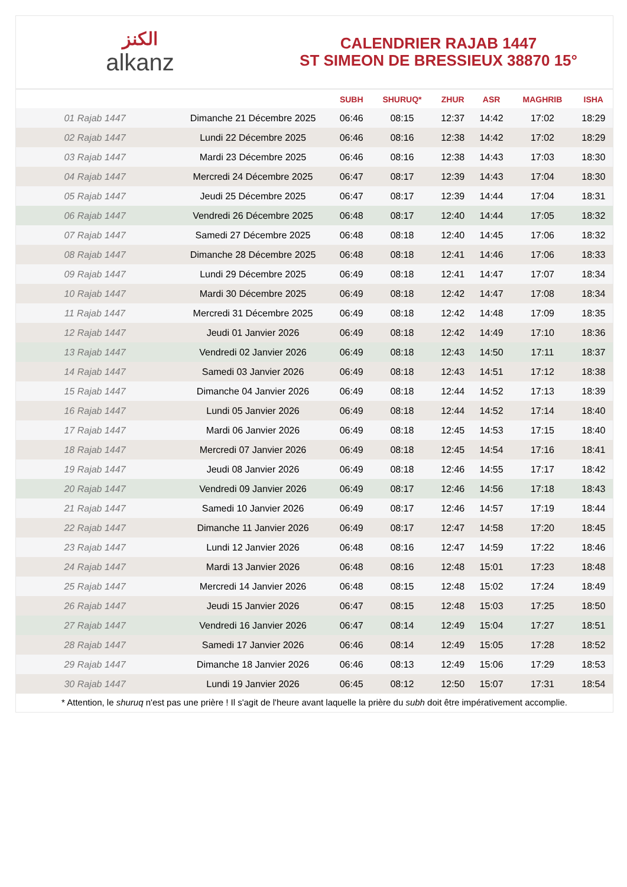الكنز
alkanz
CALENDRIER RAJAB 1447
ST SIMEON DE BRESSIEUX 38870 15°
| | | SUBH | SHURUQ* | ZHUR | ASR | MAGHRIB | ISHA |
| --- | --- | --- | --- | --- | --- | --- | --- |
| 01 Rajab 1447 | Dimanche 21 Décembre 2025 | 06:46 | 08:15 | 12:37 | 14:42 | 17:02 | 18:29 |
| 02 Rajab 1447 | Lundi 22 Décembre 2025 | 06:46 | 08:16 | 12:38 | 14:42 | 17:02 | 18:29 |
| 03 Rajab 1447 | Mardi 23 Décembre 2025 | 06:46 | 08:16 | 12:38 | 14:43 | 17:03 | 18:30 |
| 04 Rajab 1447 | Mercredi 24 Décembre 2025 | 06:47 | 08:17 | 12:39 | 14:43 | 17:04 | 18:30 |
| 05 Rajab 1447 | Jeudi 25 Décembre 2025 | 06:47 | 08:17 | 12:39 | 14:44 | 17:04 | 18:31 |
| 06 Rajab 1447 | Vendredi 26 Décembre 2025 | 06:48 | 08:17 | 12:40 | 14:44 | 17:05 | 18:32 |
| 07 Rajab 1447 | Samedi 27 Décembre 2025 | 06:48 | 08:18 | 12:40 | 14:45 | 17:06 | 18:32 |
| 08 Rajab 1447 | Dimanche 28 Décembre 2025 | 06:48 | 08:18 | 12:41 | 14:46 | 17:06 | 18:33 |
| 09 Rajab 1447 | Lundi 29 Décembre 2025 | 06:49 | 08:18 | 12:41 | 14:47 | 17:07 | 18:34 |
| 10 Rajab 1447 | Mardi 30 Décembre 2025 | 06:49 | 08:18 | 12:42 | 14:47 | 17:08 | 18:34 |
| 11 Rajab 1447 | Mercredi 31 Décembre 2025 | 06:49 | 08:18 | 12:42 | 14:48 | 17:09 | 18:35 |
| 12 Rajab 1447 | Jeudi 01 Janvier 2026 | 06:49 | 08:18 | 12:42 | 14:49 | 17:10 | 18:36 |
| 13 Rajab 1447 | Vendredi 02 Janvier 2026 | 06:49 | 08:18 | 12:43 | 14:50 | 17:11 | 18:37 |
| 14 Rajab 1447 | Samedi 03 Janvier 2026 | 06:49 | 08:18 | 12:43 | 14:51 | 17:12 | 18:38 |
| 15 Rajab 1447 | Dimanche 04 Janvier 2026 | 06:49 | 08:18 | 12:44 | 14:52 | 17:13 | 18:39 |
| 16 Rajab 1447 | Lundi 05 Janvier 2026 | 06:49 | 08:18 | 12:44 | 14:52 | 17:14 | 18:40 |
| 17 Rajab 1447 | Mardi 06 Janvier 2026 | 06:49 | 08:18 | 12:45 | 14:53 | 17:15 | 18:40 |
| 18 Rajab 1447 | Mercredi 07 Janvier 2026 | 06:49 | 08:18 | 12:45 | 14:54 | 17:16 | 18:41 |
| 19 Rajab 1447 | Jeudi 08 Janvier 2026 | 06:49 | 08:18 | 12:46 | 14:55 | 17:17 | 18:42 |
| 20 Rajab 1447 | Vendredi 09 Janvier 2026 | 06:49 | 08:17 | 12:46 | 14:56 | 17:18 | 18:43 |
| 21 Rajab 1447 | Samedi 10 Janvier 2026 | 06:49 | 08:17 | 12:46 | 14:57 | 17:19 | 18:44 |
| 22 Rajab 1447 | Dimanche 11 Janvier 2026 | 06:49 | 08:17 | 12:47 | 14:58 | 17:20 | 18:45 |
| 23 Rajab 1447 | Lundi 12 Janvier 2026 | 06:48 | 08:16 | 12:47 | 14:59 | 17:22 | 18:46 |
| 24 Rajab 1447 | Mardi 13 Janvier 2026 | 06:48 | 08:16 | 12:48 | 15:01 | 17:23 | 18:48 |
| 25 Rajab 1447 | Mercredi 14 Janvier 2026 | 06:48 | 08:15 | 12:48 | 15:02 | 17:24 | 18:49 |
| 26 Rajab 1447 | Jeudi 15 Janvier 2026 | 06:47 | 08:15 | 12:48 | 15:03 | 17:25 | 18:50 |
| 27 Rajab 1447 | Vendredi 16 Janvier 2026 | 06:47 | 08:14 | 12:49 | 15:04 | 17:27 | 18:51 |
| 28 Rajab 1447 | Samedi 17 Janvier 2026 | 06:46 | 08:14 | 12:49 | 15:05 | 17:28 | 18:52 |
| 29 Rajab 1447 | Dimanche 18 Janvier 2026 | 06:46 | 08:13 | 12:49 | 15:06 | 17:29 | 18:53 |
| 30 Rajab 1447 | Lundi 19 Janvier 2026 | 06:45 | 08:12 | 12:50 | 15:07 | 17:31 | 18:54 |
* Attention, le shuruq n'est pas une prière ! Il s'agit de l'heure avant laquelle la prière du subh doit être impérativement accomplie.